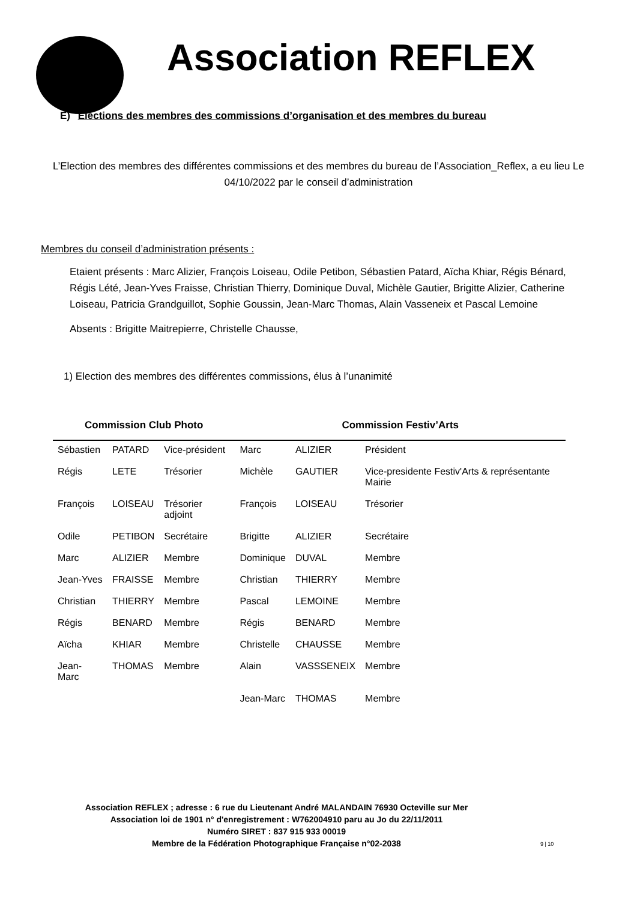Association REFLEX
E) Elections des membres des commissions d’organisation et des membres du bureau
L’Election des membres des différentes commissions et des membres du bureau de l’Association_Reflex, a eu lieu Le 04/10/2022 par le conseil d’administration
Membres du conseil d’administration présents :
Etaient présents : Marc Alizier, François Loiseau, Odile Petibon, Sébastien Patard, Aïcha Khiar, Régis Bénard, Régis Lété, Jean-Yves Fraisse, Christian Thierry, Dominique Duval, Michèle Gautier, Brigitte Alizier, Catherine Loiseau, Patricia Grandguillot, Sophie Goussin, Jean-Marc Thomas, Alain Vasseneix et Pascal Lemoine
Absents : Brigitte Maitrepierre, Christelle Chausse,
1) Election des membres des différentes commissions, élus à l’unanimité
| Commission Club Photo | | | Commission Festiv’Arts | | |
| --- | --- | --- | --- | --- | --- |
| Sébastien | PATARD | Vice-président | Marc | ALIZIER | Président |
| Régis | LETE | Trésorier | Michèle | GAUTIER | Vice-presidente Festiv'Arts & représentante Mairie |
| François | LOISEAU | Trésorier adjoint | François | LOISEAU | Trésorier |
| Odile | PETIBON | Secrétaire | Brigitte | ALIZIER | Secrétaire |
| Marc | ALIZIER | Membre | Dominique | DUVAL | Membre |
| Jean-Yves | FRAISSE | Membre | Christian | THIERRY | Membre |
| Christian | THIERRY | Membre | Pascal | LEMOINE | Membre |
| Régis | BENARD | Membre | Régis | BENARD | Membre |
| Aïcha | KHIAR | Membre | Christelle | CHAUSSE | Membre |
| Jean-Marc | THOMAS | Membre | Alain | VASSSENEIX | Membre |
| | | | Jean-Marc | THOMAS | Membre |
Association REFLEX ; adresse : 6 rue du Lieutenant André MALANDAIN 76930 Octeville sur Mer
Association loi de 1901 n° d'enregistrement : W762004910 paru au Jo du 22/11/2011
Numéro SIRET : 837 915 933 00019
Membre de la Fédération Photographique Française n°02-2038
9 | 10